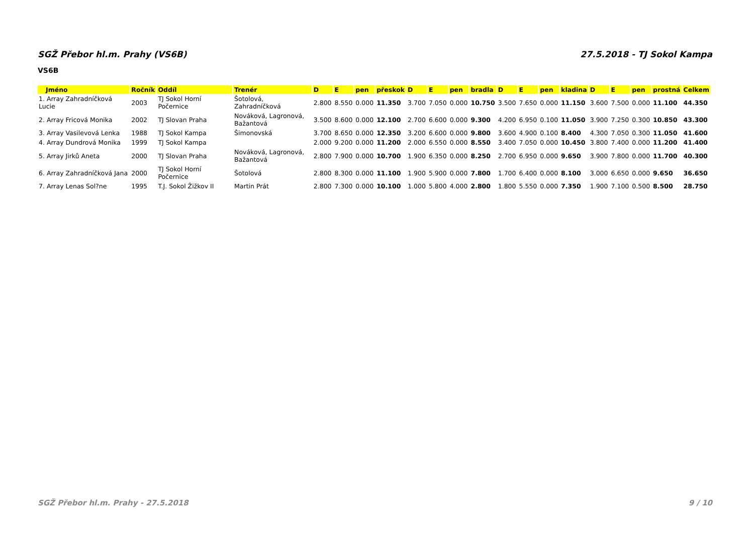SGŽ Přebor hl.m. Prahy (VS6B) 27.5.2018 - TJ Sokol Kampa
VS6B
| Jméno | Ročník | Oddíl | Trenér | D | E | pen | přeskok | D | E | pen | bradla | D | E | pen | kladina | D | E | pen | prostná | Celkem |
| --- | --- | --- | --- | --- | --- | --- | --- | --- | --- | --- | --- | --- | --- | --- | --- | --- | --- | --- | --- | --- |
| 1. Array Zahradníčková Lucie | 2003 | TJ Sokol Horní Počernice | Šotolová, Zahradníčková | 2.800 | 8.550 | 0.000 | 11.350 | 3.700 | 7.050 | 0.000 | 10.750 | 3.500 | 7.650 | 0.000 | 11.150 | 3.600 | 7.500 | 0.000 | 11.100 | 44.350 |
| 2. Array Fricová Monika | 2002 | TJ Slovan Praha | Nováková, Lagronová, Bažantová | 3.500 | 8.600 | 0.000 | 12.100 | 2.700 | 6.600 | 0.000 | 9.300 | 4.200 | 6.950 | 0.100 | 11.050 | 3.900 | 7.250 | 0.300 | 10.850 | 43.300 |
| 3. Array Vasilevová Lenka | 1988 | TJ Sokol Kampa | Šimonovská | 3.700 | 8.650 | 0.000 | 12.350 | 3.200 | 6.600 | 0.000 | 9.800 | 3.600 | 4.900 | 0.100 | 8.400 | 4.300 | 7.050 | 0.300 | 11.050 | 41.600 |
| 4. Array Dundrová Monika | 1999 | TJ Sokol Kampa | | 2.000 | 9.200 | 0.000 | 11.200 | 2.000 | 6.550 | 0.000 | 8.550 | 3.400 | 7.050 | 0.000 | 10.450 | 3.800 | 7.400 | 0.000 | 11.200 | 41.400 |
| 5. Array Jirků Aneta | 2000 | TJ Slovan Praha | Nováková, Lagronová, Bažantová | 2.800 | 7.900 | 0.000 | 10.700 | 1.900 | 6.350 | 0.000 | 8.250 | 2.700 | 6.950 | 0.000 | 9.650 | 3.900 | 7.800 | 0.000 | 11.700 | 40.300 |
| 6. Array Zahradníčková Jana | 2000 | TJ Sokol Horní Počernice | Šotolová | 2.800 | 8.300 | 0.000 | 11.100 | 1.900 | 5.900 | 0.000 | 7.800 | 1.700 | 6.400 | 0.000 | 8.100 | 3.000 | 6.650 | 0.000 | 9.650 | 36.650 |
| 7. Array Lenas Sol?ne | 1995 | T.J. Sokol Žižkov II | Martin Prát | 2.800 | 7.300 | 0.000 | 10.100 | 1.000 | 5.800 | 4.000 | 2.800 | 1.800 | 5.550 | 0.000 | 7.350 | 1.900 | 7.100 | 0.500 | 8.500 | 28.750 |
SGŽ Přebor hl.m. Prahy - 27.5.2018 9 / 10